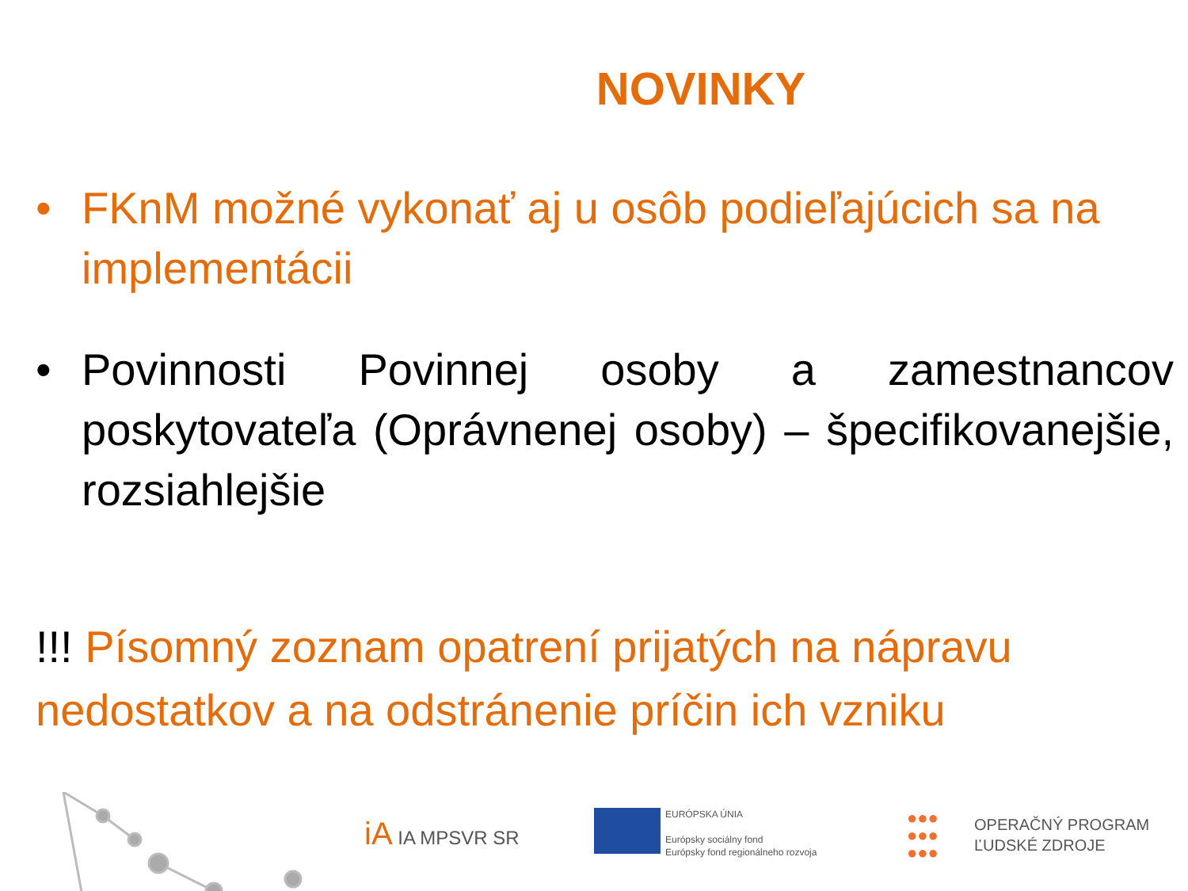NOVINKY
• FKnM možné vykonať aj u osôb podieľajúcich sa na implementácii
• Povinnosti Povinnej osoby a zamestnancov poskytovateľa (Oprávnenej osoby) – špecifikovanejšie, rozsiahlejšie
!!! Písomný zoznam opatrení prijatých na nápravu nedostatkov a na odstránenie príčin ich vzniku
iA IA MPSVR SR
EURÓPSKA ÚNIA
Európsky sociálny fond
Európsky fond regionálneho rozvoja
●●●
●●●
●●●
OPERAČNÝ PROGRAM
ĽUDSKÉ ZDROJE